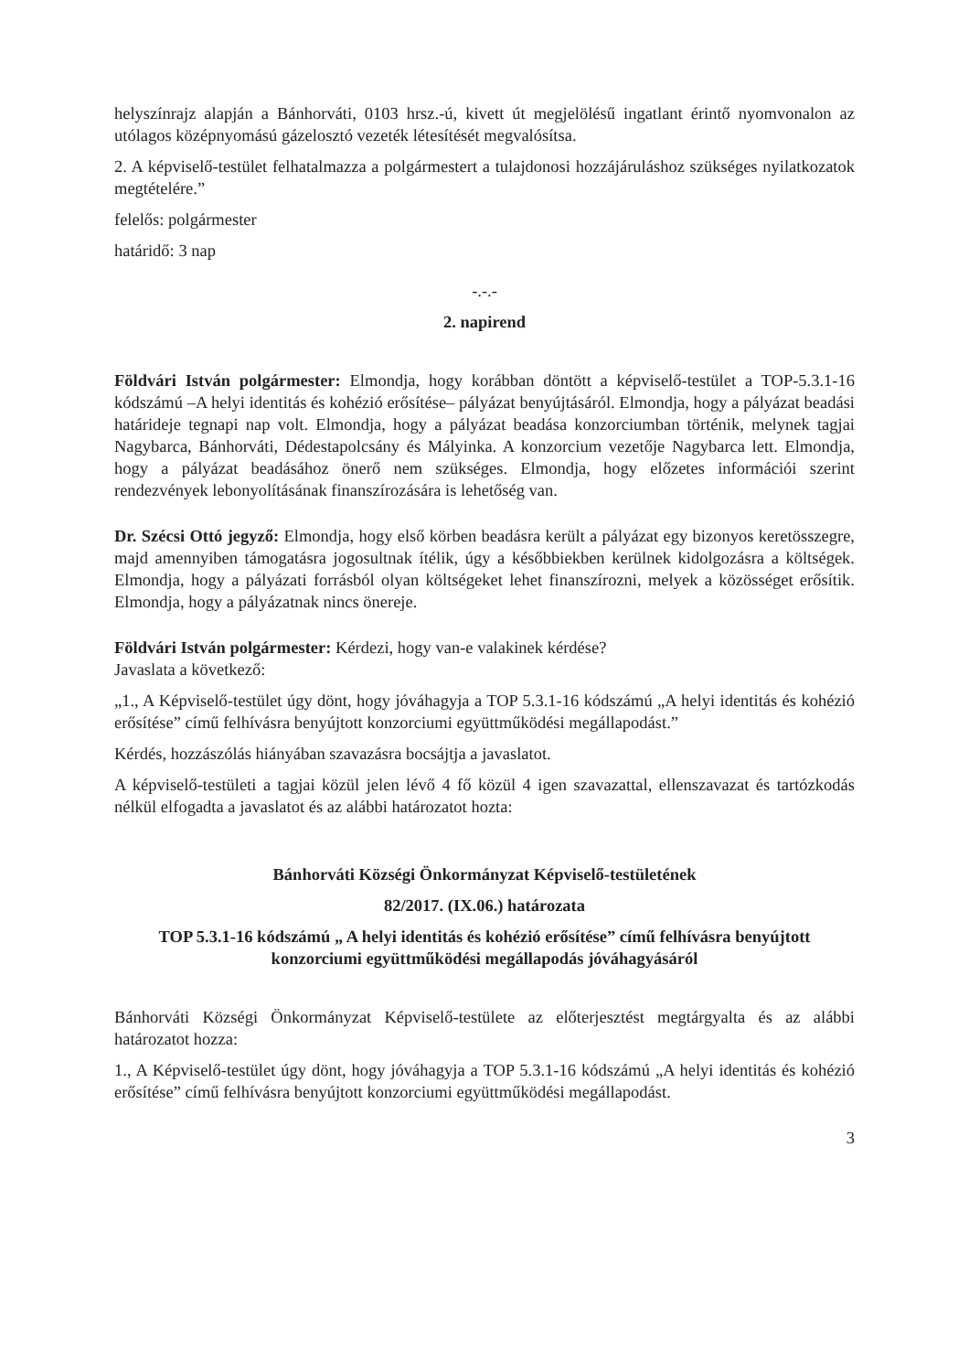helyszínrajz alapján a Bánhorváti, 0103 hrsz.-ú, kivett út megjelölésű ingatlant érintő nyomvonalon az utólagos középnyomású gázelosztó vezeték létesítését megvalósítsa.
2. A képviselő-testület felhatalmazza a polgármestert a tulajdonosi hozzájáruláshoz szükséges nyilatkozatok megtételére.”
felelős: polgármester
határidő: 3 nap
-.-.-
2. napirend
Földvári István polgármester: Elmondja, hogy korábban döntött a képviselő-testület a TOP-5.3.1-16 kódszámú –A helyi identitás és kohézió erősítése– pályázat benyújtásáról. Elmondja, hogy a pályázat beadási határideje tegnapi nap volt. Elmondja, hogy a pályázat beadása konzorciumban történik, melynek tagjai Nagybarca, Bánhorváti, Dédestapolcsány és Mályinka. A konzorcium vezetője Nagybarca lett. Elmondja, hogy a pályázat beadásához önerő nem szükséges. Elmondja, hogy előzetes információi szerint rendezvények lebonyolításának finanszírozására is lehetőség van.
Dr. Szécsi Ottó jegyző: Elmondja, hogy első körben beadásra került a pályázat egy bizonyos keretösszegre, majd amennyiben támogatásra jogosultnak ítélik, úgy a későbbiekben kerülnek kidolgozásra a költségek. Elmondja, hogy a pályázati forrásból olyan költségeket lehet finanszírozni, melyek a közösséget erősítik. Elmondja, hogy a pályázatnak nincs önereje.
Földvári István polgármester: Kérdezi, hogy van-e valakinek kérdése?
Javaslata a következő:
„1., A Képviselő-testület úgy dönt, hogy jóváhagyja a TOP 5.3.1-16 kódszámú „A helyi identitás és kohézió erősítése” című felhívásra benyújtott konzorciumi együttműködési megállapodást.”
Kérdés, hozzászólás hiányában szavazásra bocsájtja a javaslatot.
A képviselő-testületi a tagjai közül jelen lévő 4 fő közül 4 igen szavazattal, ellenszavazat és tartózkodás nélkül elfogadta a javaslatot és az alábbi határozatot hozta:
Bánhorváti Községi Önkormányzat Képviselő-testületének
82/2017. (IX.06.) határozata
TOP 5.3.1-16 kódszámú „ A helyi identitás és kohézió erősítése” című felhívásra benyújtott konzorciumi együttműködési megállapodás jóváhagyásáról
Bánhorváti Községi Önkormányzat Képviselő-testülete az előterjesztést megtárgyalta és az alábbi határozatot hozza:
1., A Képviselő-testület úgy dönt, hogy jóváhagyja a TOP 5.3.1-16 kódszámú „A helyi identitás és kohézió erősítése” című felhívásra benyújtott konzorciumi együttműködési megállapodást.
3